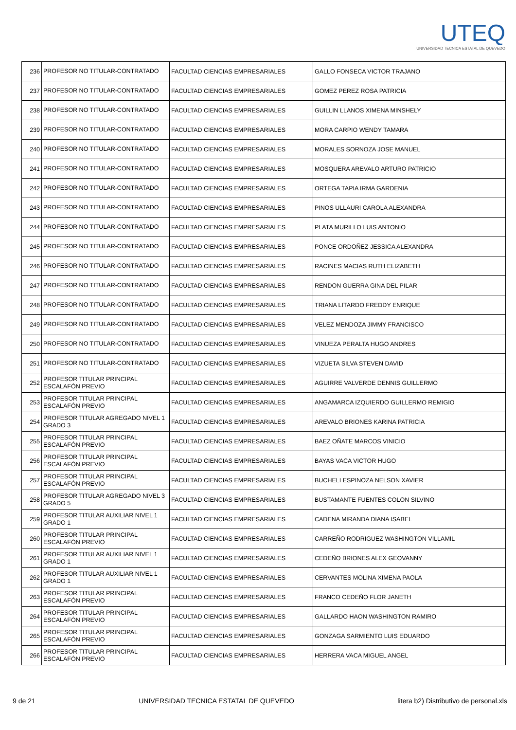UTEQ
UNIVERSIDAD TECNICA ESTATAL DE QUEVEDO
| 236 | PROFESOR NO TITULAR-CONTRATADO | FACULTAD CIENCIAS EMPRESARIALES | GALLO FONSECA VICTOR TRAJANO |
| 237 | PROFESOR NO TITULAR-CONTRATADO | FACULTAD CIENCIAS EMPRESARIALES | GOMEZ PEREZ ROSA PATRICIA |
| 238 | PROFESOR NO TITULAR-CONTRATADO | FACULTAD CIENCIAS EMPRESARIALES | GUILLIN LLANOS XIMENA MINSHELY |
| 239 | PROFESOR NO TITULAR-CONTRATADO | FACULTAD CIENCIAS EMPRESARIALES | MORA CARPIO WENDY TAMARA |
| 240 | PROFESOR NO TITULAR-CONTRATADO | FACULTAD CIENCIAS EMPRESARIALES | MORALES SORNOZA JOSE MANUEL |
| 241 | PROFESOR NO TITULAR-CONTRATADO | FACULTAD CIENCIAS EMPRESARIALES | MOSQUERA AREVALO ARTURO PATRICIO |
| 242 | PROFESOR NO TITULAR-CONTRATADO | FACULTAD CIENCIAS EMPRESARIALES | ORTEGA TAPIA IRMA GARDENIA |
| 243 | PROFESOR NO TITULAR-CONTRATADO | FACULTAD CIENCIAS EMPRESARIALES | PINOS ULLAURI CAROLA ALEXANDRA |
| 244 | PROFESOR NO TITULAR-CONTRATADO | FACULTAD CIENCIAS EMPRESARIALES | PLATA MURILLO LUIS ANTONIO |
| 245 | PROFESOR NO TITULAR-CONTRATADO | FACULTAD CIENCIAS EMPRESARIALES | PONCE ORDOÑEZ JESSICA ALEXANDRA |
| 246 | PROFESOR NO TITULAR-CONTRATADO | FACULTAD CIENCIAS EMPRESARIALES | RACINES MACIAS RUTH ELIZABETH |
| 247 | PROFESOR NO TITULAR-CONTRATADO | FACULTAD CIENCIAS EMPRESARIALES | RENDON GUERRA GINA DEL PILAR |
| 248 | PROFESOR NO TITULAR-CONTRATADO | FACULTAD CIENCIAS EMPRESARIALES | TRIANA LITARDO FREDDY ENRIQUE |
| 249 | PROFESOR NO TITULAR-CONTRATADO | FACULTAD CIENCIAS EMPRESARIALES | VELEZ MENDOZA JIMMY FRANCISCO |
| 250 | PROFESOR NO TITULAR-CONTRATADO | FACULTAD CIENCIAS EMPRESARIALES | VINUEZA PERALTA HUGO ANDRES |
| 251 | PROFESOR NO TITULAR-CONTRATADO | FACULTAD CIENCIAS EMPRESARIALES | VIZUETA SILVA STEVEN DAVID |
| 252 | PROFESOR TITULAR PRINCIPAL ESCALAFÓN PREVIO | FACULTAD CIENCIAS EMPRESARIALES | AGUIRRE VALVERDE DENNIS GUILLERMO |
| 253 | PROFESOR TITULAR PRINCIPAL ESCALAFÓN PREVIO | FACULTAD CIENCIAS EMPRESARIALES | ANGAMARCA IZQUIERDO GUILLERMO REMIGIO |
| 254 | PROFESOR TITULAR AGREGADO NIVEL 1 GRADO 3 | FACULTAD CIENCIAS EMPRESARIALES | AREVALO BRIONES KARINA PATRICIA |
| 255 | PROFESOR TITULAR PRINCIPAL ESCALAFÓN PREVIO | FACULTAD CIENCIAS EMPRESARIALES | BAEZ OÑATE MARCOS VINICIO |
| 256 | PROFESOR TITULAR PRINCIPAL ESCALAFÓN PREVIO | FACULTAD CIENCIAS EMPRESARIALES | BAYAS VACA VICTOR HUGO |
| 257 | PROFESOR TITULAR PRINCIPAL ESCALAFÓN PREVIO | FACULTAD CIENCIAS EMPRESARIALES | BUCHELI ESPINOZA NELSON XAVIER |
| 258 | PROFESOR TITULAR AGREGADO NIVEL 3 GRADO 5 | FACULTAD CIENCIAS EMPRESARIALES | BUSTAMANTE FUENTES COLON SILVINO |
| 259 | PROFESOR TITULAR AUXILIAR NIVEL 1 GRADO 1 | FACULTAD CIENCIAS EMPRESARIALES | CADENA MIRANDA DIANA ISABEL |
| 260 | PROFESOR TITULAR PRINCIPAL ESCALAFÓN PREVIO | FACULTAD CIENCIAS EMPRESARIALES | CARREÑO RODRIGUEZ WASHINGTON VILLAMIL |
| 261 | PROFESOR TITULAR AUXILIAR NIVEL 1 GRADO 1 | FACULTAD CIENCIAS EMPRESARIALES | CEDEÑO BRIONES ALEX GEOVANNY |
| 262 | PROFESOR TITULAR AUXILIAR NIVEL 1 GRADO 1 | FACULTAD CIENCIAS EMPRESARIALES | CERVANTES MOLINA XIMENA PAOLA |
| 263 | PROFESOR TITULAR PRINCIPAL ESCALAFÓN PREVIO | FACULTAD CIENCIAS EMPRESARIALES | FRANCO CEDEÑO FLOR JANETH |
| 264 | PROFESOR TITULAR PRINCIPAL ESCALAFÓN PREVIO | FACULTAD CIENCIAS EMPRESARIALES | GALLARDO HAON WASHINGTON RAMIRO |
| 265 | PROFESOR TITULAR PRINCIPAL ESCALAFÓN PREVIO | FACULTAD CIENCIAS EMPRESARIALES | GONZAGA SARMIENTO LUIS EDUARDO |
| 266 | PROFESOR TITULAR PRINCIPAL ESCALAFÓN PREVIO | FACULTAD CIENCIAS EMPRESARIALES | HERRERA VACA MIGUEL ANGEL |
9 de 21 UNIVERSIDAD TECNICA ESTATAL DE QUEVEDO litera b2) Distributivo de personal.xls